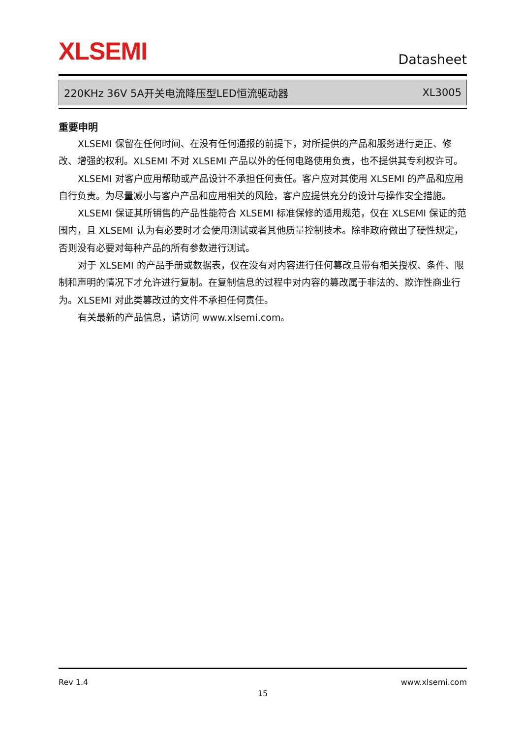XLSEMI
Datasheet
220KHz 36V 5A开关电流降压型LED恒流驱动器 XL3005
重要申明
XLSEMI 保留在任何时间、在没有任何通报的前提下，对所提供的产品和服务进行更正、修改、增强的权利。XLSEMI 不对 XLSEMI 产品以外的任何电路使用负责，也不提供其专利权许可。
XLSEMI 对客户应用帮助或产品设计不承担任何责任。客户应对其使用 XLSEMI 的产品和应用自行负责。为尽量减小与客户产品和应用相关的风险，客户应提供充分的设计与操作安全措施。
XLSEMI 保证其所销售的产品性能符合 XLSEMI 标准保修的适用规范，仅在 XLSEMI 保证的范围内，且 XLSEMI 认为有必要时才会使用测试或者其他质量控制技术。除非政府做出了硬性规定，否则没有必要对每种产品的所有参数进行测试。
对于 XLSEMI 的产品手册或数据表，仅在没有对内容进行任何篡改且带有相关授权、条件、限制和声明的情况下才允许进行复制。在复制信息的过程中对内容的篡改属于非法的、欺诈性商业行为。XLSEMI 对此类篡改过的文件不承担任何责任。
有关最新的产品信息，请访问 www.xlsemi.com。
Rev 1.4 www.xlsemi.com
15